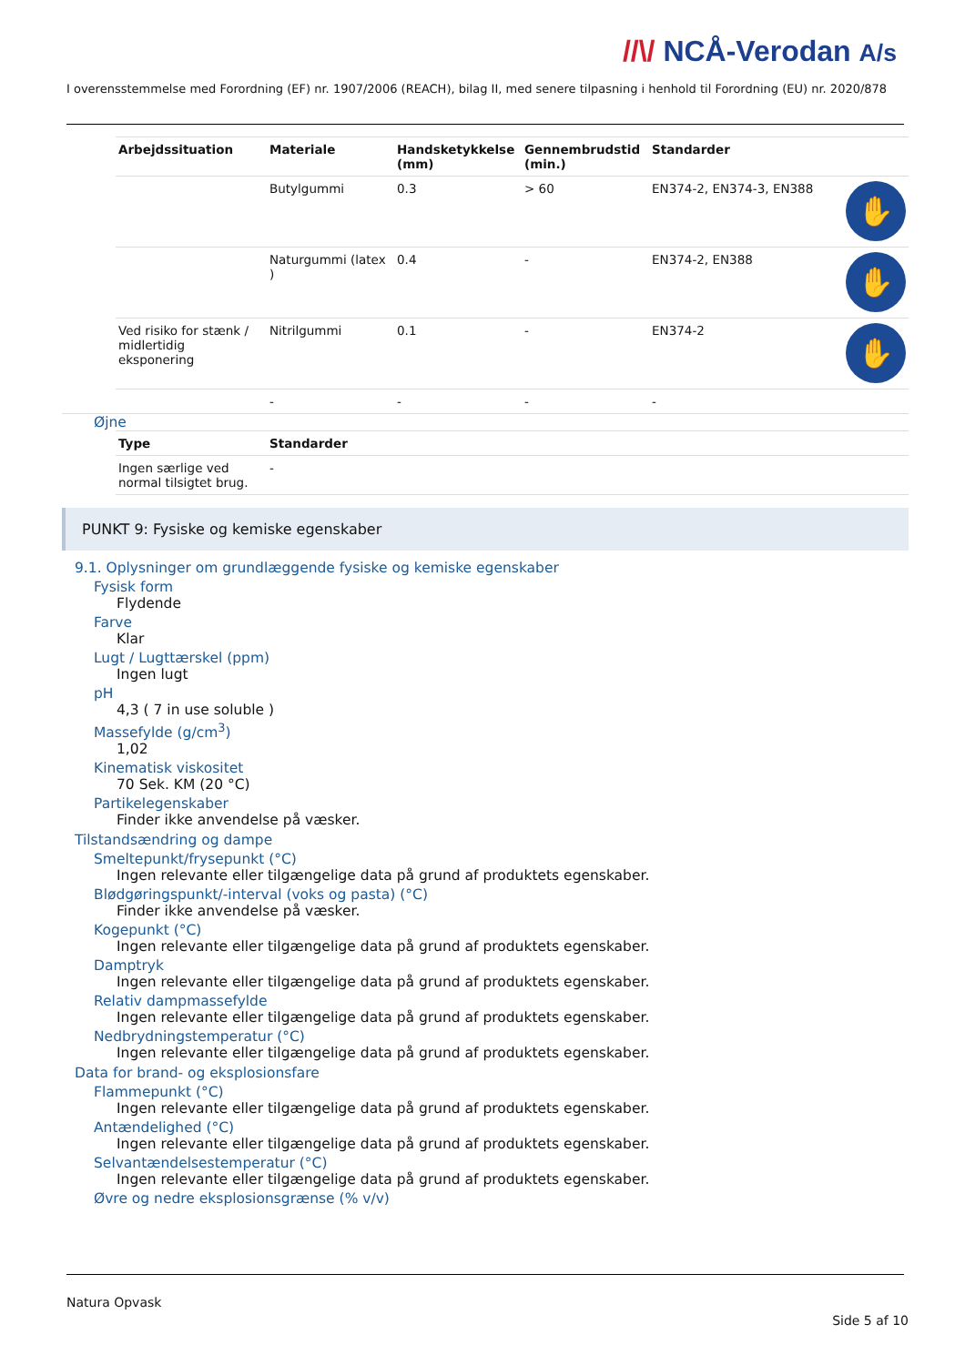//\/ NCÅ-Verodan A/s
I overensstemmelse med Forordning (EF) nr. 1907/2006 (REACH), bilag II, med senere tilpasning i henhold til Forordning (EU) nr. 2020/878
| Arbejdssituation | Materiale | Handsketykkelse (mm) | Gennembrudstid (min.) | Standarder | |
| --- | --- | --- | --- | --- | --- |
| | Butylgummi | 0.3 | > 60 | EN374-2, EN374-3, EN388 | ✋ |
| | Naturgummi (latex ) | 0.4 | - | EN374-2, EN388 | ✋ |
| Ved risiko for stænk / midlertidig eksponering | Nitrilgummi | 0.1 | - | EN374-2 | ✋ |
| | - | - | - | - | |
Øjne
| Type | Standarder |
| --- | --- |
| Ingen særlige ved normal tilsigtet brug. | - |
PUNKT 9: Fysiske og kemiske egenskaber
9.1. Oplysninger om grundlæggende fysiske og kemiske egenskaber
Fysisk form
Flydende
Farve
Klar
Lugt / Lugttærskel (ppm)
Ingen lugt
pH
4,3 ( 7 in use soluble )
Massefylde (g/cm<sup>3</sup>)
1,02
Kinematisk viskositet
70 Sek. KM (20 °C)
Partikelegenskaber
Finder ikke anvendelse på væsker.
Tilstandsændring og dampe
Smeltepunkt/frysepunkt (°C)
Ingen relevante eller tilgængelige data på grund af produktets egenskaber.
Blødgøringspunkt/-interval (voks og pasta) (°C)
Finder ikke anvendelse på væsker.
Kogepunkt (°C)
Ingen relevante eller tilgængelige data på grund af produktets egenskaber.
Damptryk
Ingen relevante eller tilgængelige data på grund af produktets egenskaber.
Relativ dampmassefylde
Ingen relevante eller tilgængelige data på grund af produktets egenskaber.
Nedbrydningstemperatur (°C)
Ingen relevante eller tilgængelige data på grund af produktets egenskaber.
Data for brand- og eksplosionsfare
Flammepunkt (°C)
Ingen relevante eller tilgængelige data på grund af produktets egenskaber.
Antændelighed (°C)
Ingen relevante eller tilgængelige data på grund af produktets egenskaber.
Selvantændelsestemperatur (°C)
Ingen relevante eller tilgængelige data på grund af produktets egenskaber.
Øvre og nedre eksplosionsgrænse (% v/v)
Natura Opvask
Side 5 af 10